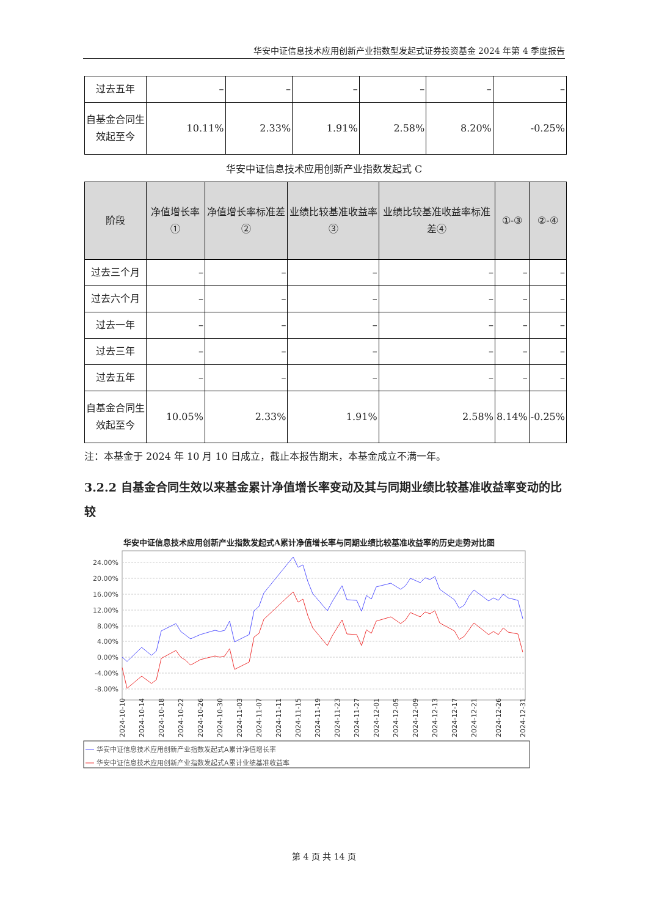华安中证信息技术应用创新产业指数型发起式证券投资基金 2024 年第 4 季度报告
| 过去五年 | – | – | – | – | – | – |
| 自基金合同生效起至今 | 10.11% | 2.33% | 1.91% | 2.58% | 8.20% | -0.25% |
华安中证信息技术应用创新产业指数发起式 C
| 阶段 | 净值增长率① | 净值增长率标准差② | 业绩比较基准收益率③ | 业绩比较基准收益率标准差④ | ①-③ | ②-④ |
| --- | --- | --- | --- | --- | --- | --- |
| 过去三个月 | – | – | – | – | – | – |
| 过去六个月 | – | – | – | – | – | – |
| 过去一年 | – | – | – | – | – | – |
| 过去三年 | – | – | – | – | – | – |
| 过去五年 | – | – | – | – | – | – |
| 自基金合同生效起至今 | 10.05% | 2.33% | 1.91% | 2.58% | 8.14% | -0.25% |
注：本基金于 2024 年 10 月 10 日成立，截止本报告期末，本基金成立不满一年。
3.2.2 自基金合同生效以来基金累计净值增长率变动及其与同期业绩比较基准收益率变动的比较
华安中证信息技术应用创新产业指数发起式A累计净值增长率与同期业绩比较基准收益率的历史走势对比图
24.00%
20.00%
16.00%
12.00%
8.00%
4.00%
0.00%
-4.00%
-8.00%
2024-10-10
2024-10-14
2024-10-18
2024-10-22
2024-10-26
2024-10-30
2024-11-03
2024-11-07
2024-11-11
2024-11-15
2024-11-19
2024-11-23
2024-11-27
2024-12-01
2024-12-05
2024-12-09
2024-12-13
2024-12-17
2024-12-21
2024-12-26
2024-12-31
华安中证信息技术应用创新产业指数发起式A累计净值增长率
华安中证信息技术应用创新产业指数发起式A累计业绩基准收益率
第 4 页 共 14 页